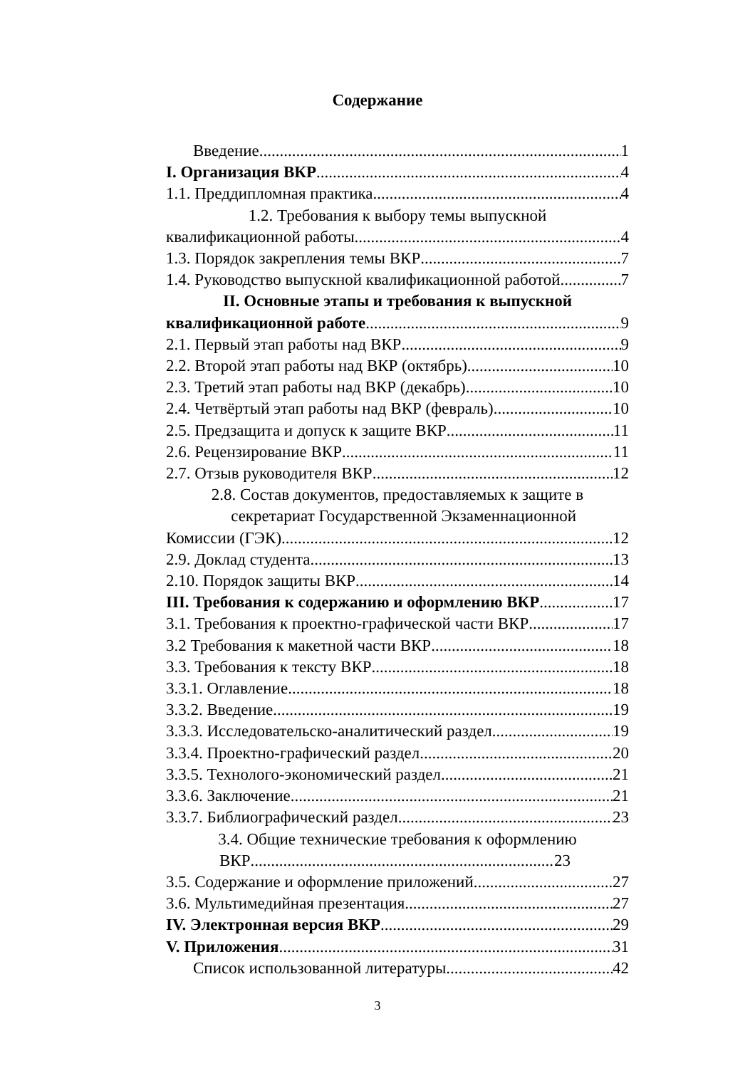Содержание
Введение 1
I. Организация ВКР 4
1.1. Преддипломная практика 4
1.2. Требования к выбору темы выпускной
квалификационной работы 4
1.3. Порядок закрепления темы ВКР 7
1.4. Руководство выпускной квалификационной работой 7
II. Основные этапы и требования к выпускной
квалификационной работе 9
2.1. Первый этап работы над ВКР 9
2.2. Второй этап работы над ВКР (октябрь) 10
2.3. Третий этап работы над ВКР (декабрь) 10
2.4. Четвёртый этап работы над ВКР (февраль) 10
2.5. Предзащита и допуск к защите ВКР 11
2.6. Рецензирование ВКР 11
2.7. Отзыв руководителя ВКР 12
2.8. Состав документов, предоставляемых к защите в
секретариат Государственной Экзаменнационной
Комиссии (ГЭК) 12
2.9. Доклад студента 13
2.10. Порядок защиты ВКР 14
III. Требования к содержанию и оформлению ВКР 17
3.1. Требования к проектно-графической части ВКР 17
3.2 Требования к макетной части ВКР 18
3.3. Требования к тексту ВКР 18
3.3.1. Оглавление 18
3.3.2. Введение 19
3.3.3. Исследовательско-аналитический раздел 19
3.3.4. Проектно-графический раздел 20
3.3.5. Технолого-экономический раздел 21
3.3.6. Заключение 21
3.3.7. Библиографический раздел 23
3.4. Общие технические требования к оформлению
ВКР 23
3.5. Содержание и оформление приложений 27
3.6. Мультимедийная презентация 27
IV. Электронная версия ВКР 29
V. Приложения 31
Список использованной литературы 42
3